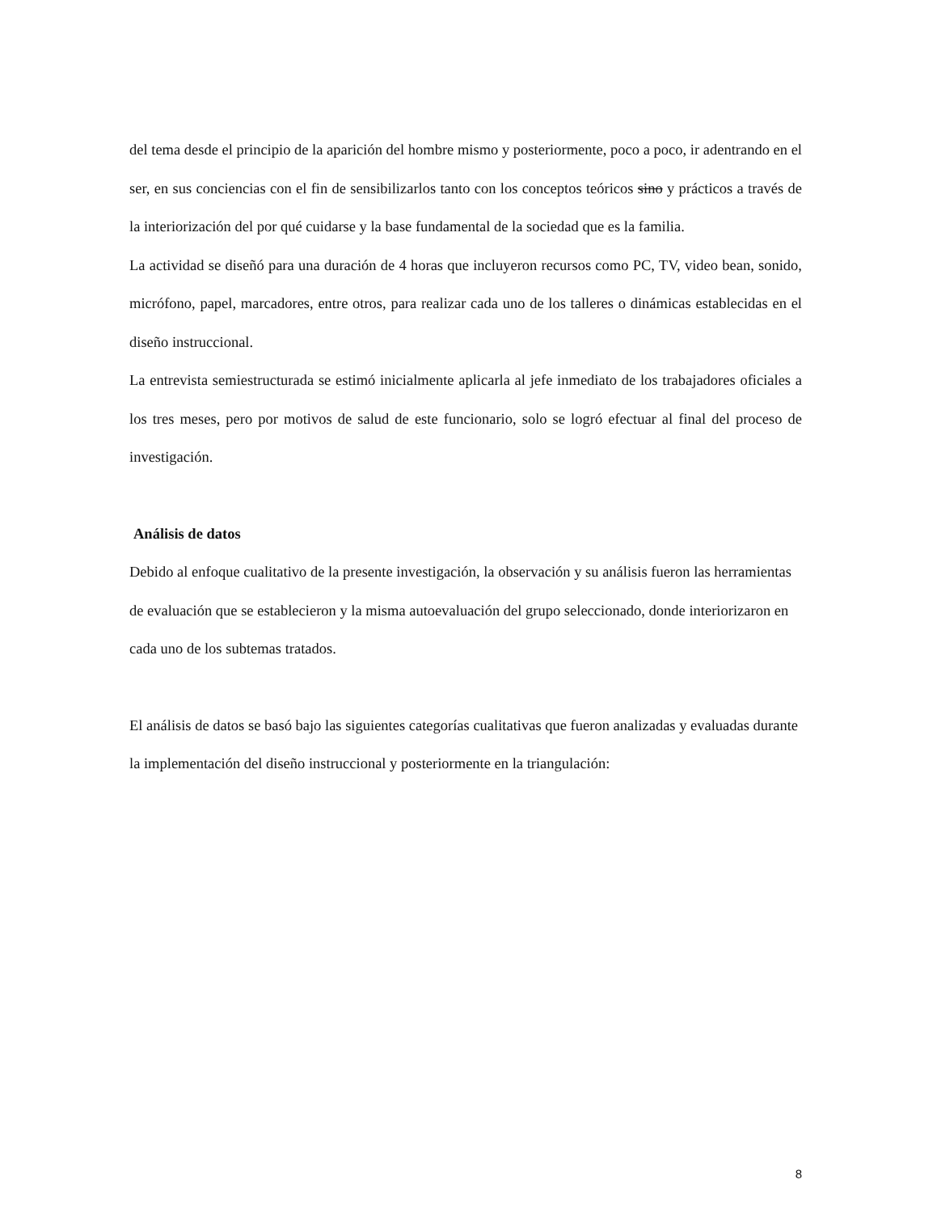del tema desde el principio de la aparición del hombre mismo y posteriormente, poco a poco, ir adentrando en el ser, en sus conciencias con el fin de sensibilizarlos tanto con los conceptos teóricos sino y prácticos a través de la interiorización del por qué cuidarse y la base fundamental de la sociedad que es la familia.
La actividad se diseñó para una duración de 4 horas que incluyeron recursos como PC, TV, video bean, sonido, micrófono, papel, marcadores, entre otros, para realizar cada uno de los talleres o dinámicas establecidas en el diseño instruccional.
La entrevista semiestructurada se estimó inicialmente aplicarla al jefe inmediato de los trabajadores oficiales a los tres meses, pero por motivos de salud de este funcionario, solo se logró efectuar al final del proceso de investigación.
Análisis de datos
Debido al enfoque cualitativo de la presente investigación, la observación y su análisis fueron las herramientas de evaluación que se establecieron y la misma autoevaluación del grupo seleccionado, donde interiorizaron en cada uno de los subtemas tratados.
El análisis de datos se basó bajo las siguientes categorías cualitativas que fueron analizadas y evaluadas durante la implementación del diseño instruccional y posteriormente en la triangulación:
8